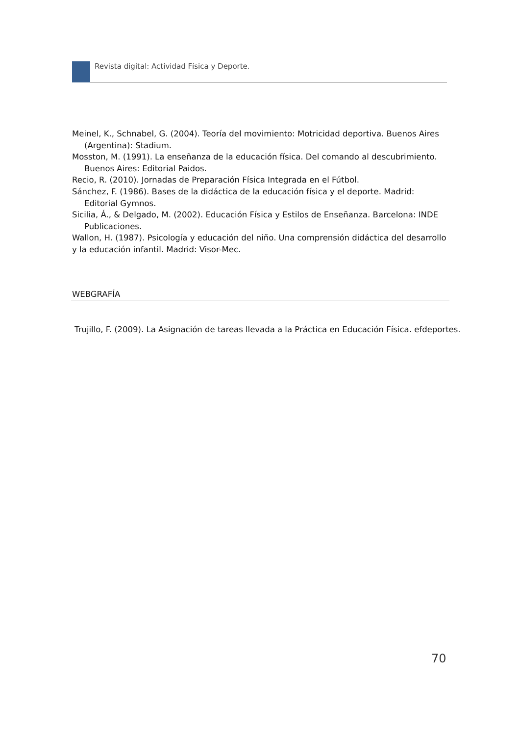Revista digital: Actividad Física y Deporte.
Meinel, K., Schnabel, G. (2004). Teoría del movimiento: Motricidad deportiva. Buenos Aires (Argentina): Stadium.
Mosston, M. (1991). La enseñanza de la educación física. Del comando al descubrimiento. Buenos Aires: Editorial Paidos.
Recio, R. (2010). Jornadas de Preparación Física Integrada en el Fútbol.
Sánchez, F. (1986). Bases de la didáctica de la educación física y el deporte. Madrid: Editorial Gymnos.
Sicilia, Á., & Delgado, M. (2002). Educación Física y Estilos de Enseñanza. Barcelona: INDE Publicaciones.
Wallon, H. (1987). Psicología y educación del niño. Una comprensión didáctica del desarrollo y la educación infantil. Madrid: Visor-Mec.
WEBGRAFÍA
Trujillo, F. (2009). La Asignación de tareas llevada a la Práctica en Educación Física. efdeportes.
70